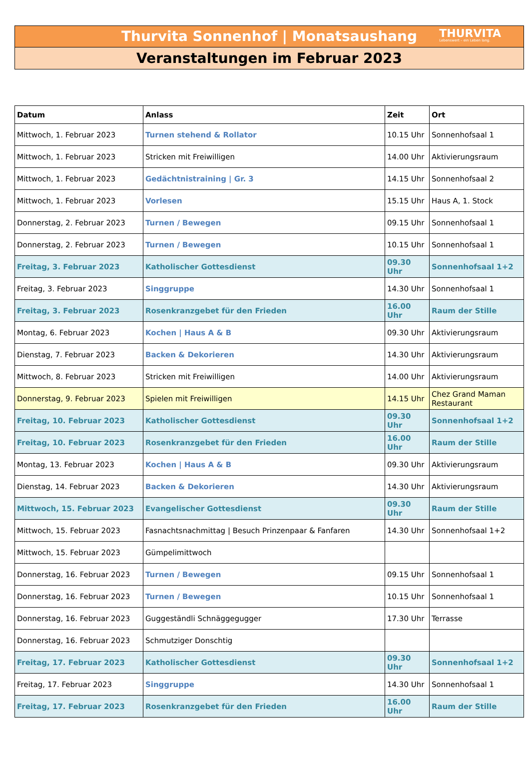Thurvita Sonnenhof | Monatsaushang
THURVITA
Lebenswert – ein Leben lang.
Veranstaltungen im Februar 2023
| Datum | Anlass | Zeit | Ort |
| --- | --- | --- | --- |
| Mittwoch, 1. Februar 2023 | Turnen stehend & Rollator | 10.15 Uhr | Sonnenhofsaal 1 |
| Mittwoch, 1. Februar 2023 | Stricken mit Freiwilligen | 14.00 Uhr | Aktivierungsraum |
| Mittwoch, 1. Februar 2023 | Gedächtnistraining / Gr. 3 | 14.15 Uhr | Sonnenhofsaal 2 |
| Mittwoch, 1. Februar 2023 | Vorlesen | 15.15 Uhr | Haus A, 1. Stock |
| Donnerstag, 2. Februar 2023 | Turnen / Bewegen | 09.15 Uhr | Sonnenhofsaal 1 |
| Donnerstag, 2. Februar 2023 | Turnen / Bewegen | 10.15 Uhr | Sonnenhofsaal 1 |
| Freitag, 3. Februar 2023 | Katholischer Gottesdienst | 09.30 Uhr | Sonnenhofsaal 1+2 |
| Freitag, 3. Februar 2023 | Singgruppe | 14.30 Uhr | Sonnenhofsaal 1 |
| Freitag, 3. Februar 2023 | Rosenkranzgebet für den Frieden | 16.00 Uhr | Raum der Stille |
| Montag, 6. Februar 2023 | Kochen / Haus A & B | 09.30 Uhr | Aktivierungsraum |
| Dienstag, 7. Februar 2023 | Backen & Dekorieren | 14.30 Uhr | Aktivierungsraum |
| Mittwoch, 8. Februar 2023 | Stricken mit Freiwilligen | 14.00 Uhr | Aktivierungsraum |
| Donnerstag, 9. Februar 2023 | Spielen mit Freiwilligen | 14.15 Uhr | Chez Grand Maman Restaurant |
| Freitag, 10. Februar 2023 | Katholischer Gottesdienst | 09.30 Uhr | Sonnenhofsaal 1+2 |
| Freitag, 10. Februar 2023 | Rosenkranzgebet für den Frieden | 16.00 Uhr | Raum der Stille |
| Montag, 13. Februar 2023 | Kochen / Haus A & B | 09.30 Uhr | Aktivierungsraum |
| Dienstag, 14. Februar 2023 | Backen & Dekorieren | 14.30 Uhr | Aktivierungsraum |
| Mittwoch, 15. Februar 2023 | Evangelischer Gottesdienst | 09.30 Uhr | Raum der Stille |
| Mittwoch, 15. Februar 2023 | Fasnachtsnachmittag / Besuch Prinzenpaar & Fanfaren | 14.30 Uhr | Sonnenhofsaal 1+2 |
| Mittwoch, 15. Februar 2023 | Gümpelimittwoch | | |
| Donnerstag, 16. Februar 2023 | Turnen / Bewegen | 09.15 Uhr | Sonnenhofsaal 1 |
| Donnerstag, 16. Februar 2023 | Turnen / Bewegen | 10.15 Uhr | Sonnenhofsaal 1 |
| Donnerstag, 16. Februar 2023 | Guggeständli Schnäggegugger | 17.30 Uhr | Terrasse |
| Donnerstag, 16. Februar 2023 | Schmutziger Donschtig | | |
| Freitag, 17. Februar 2023 | Katholischer Gottesdienst | 09.30 Uhr | Sonnenhofsaal 1+2 |
| Freitag, 17. Februar 2023 | Singgruppe | 14.30 Uhr | Sonnenhofsaal 1 |
| Freitag, 17. Februar 2023 | Rosenkranzgebet für den Frieden | 16.00 Uhr | Raum der Stille |